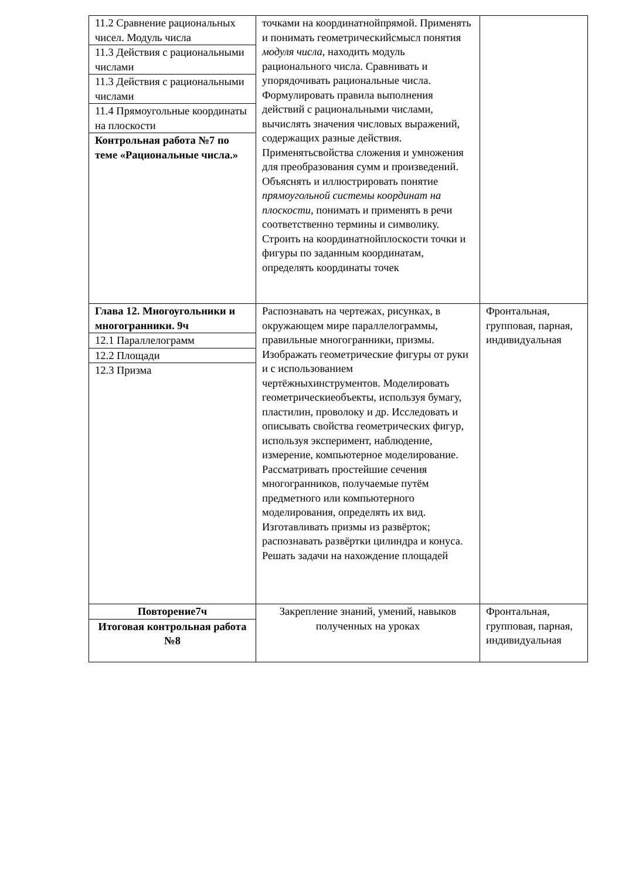| 11.2 Сравнение рациональных чисел. Модуль числа | точками на координатнойпрямой. Применять и понимать геометрическийсмысл понятия модуля числа , находить модуль рационального числа. Сравнивать и упорядочивать рациональные числа. Формулировать правила выполнения действий с рациональными числами, вычислять значения числовых выражений, содержащих разные действия. Применятьсвойства сложения и умножения для преобразования сумм и произведений. Объяснять и иллюстрировать понятие прямоугольной системы координат на плоскости , понимать и применять в речи соответственно термины и символику. Строить на координатнойплоскости точки и фигуры по заданным координатам, определять координаты точек | |
| 11.3 Действия с рациональными числами | | |
| 11.3 Действия с рациональными числами | | |
| 11.4 Прямоугольные координаты на плоскости | | |
| Контрольная работа №7 по теме «Рациональные числа.» | | |
| Глава 12. Многоугольники и многогранники. 9ч | Распознавать на чертежах, рисунках, в окружающем мире параллелограммы, правильные многогранники, призмы. Изображать геометрические фигуры от руки и с использованием чертёжныхинструментов. Моделировать геометрическиеобъекты, используя бумагу, пластилин, проволоку и др. Исследовать и описывать свойства геометрических фигур, используя эксперимент, наблюдение, измерение, компьютерное моделирование. Рассматривать простейшие сечения многогранников, получаемые путём предметного или компьютерного моделирования, определять их вид. Изготавливать призмы из развёрток; распознавать развёртки цилиндра и конуса. Решать задачи на нахождение площадей | Фронтальная, групповая, парная, индивидуальная |
| 12.1 Параллелограмм | | |
| 12.2 Площади | | |
| 12.3 Призма | | |
| Повторение7ч | Закрепление знаний, умений, навыков полученных на уроках | Фронтальная, групповая, парная, индивидуальная |
| Итоговая контрольная работа №8 | | |